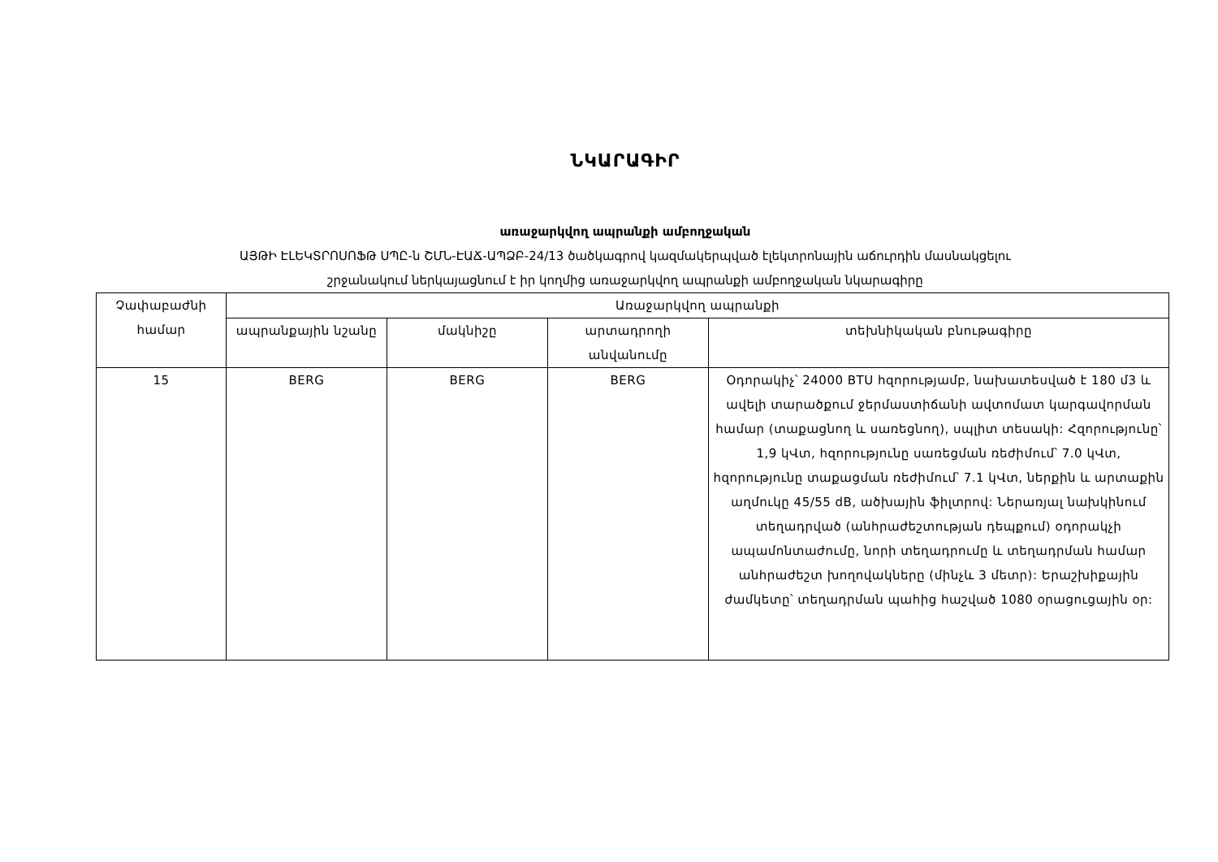ՆԿԱՐԱԳԻՐ
առաջարկվող ապրանքի ամբողջական
ԱՅԹԻ ԷԼԵԿՏՐՈՍՈՖԹ ՍՊԸ-ն ՇՄՆ-ԷԱՃ-ԱՊՁԲ-24/13 ծածկագրով կազմակերպված էլեկտրոնային աճուրդին մասնակցելու
շրջանակում ներկայացնում է իր կողմից առաջարկվող ապրանքի ամբողջական նկարագիրը
| Չափաբաժնի համար | Առաջարկվող ապրանքի | | | |
| --- | --- | --- | --- | --- |
| | ապրանքային նշանը | մակնիշը | արտադրողի անվանումը | տեխնիկական բնութագիրը |
| 15 | BERG | BERG | BERG | Օդորակիչ՝ 24000 BTU հզորությամբ, նախատեսված է 180 մ3 և ավելի տարածքում ջերմաստիճանի ավտոմատ կարգավորման համար (տաքացնող և սառեցնող), սպլիտ տեսակի: Հզորությունը՝ 1,9 կՎտ, հզորությունը սառեցման ռեժիմում՝ 7.0 կՎտ, հզորությունը տաքացման ռեժիմում՝ 7.1 կՎտ, ներքին և արտաքին աղմուկը 45/55 dB, ածխային ֆիլտրով: Ներառյալ նախկինում տեղադրված (անհրաժեշտության դեպքում) օդորակչի ապամոնտաժումը, նորի տեղադրումը և տեղադրման համար անհրաժեշտ խողովակները (մինչև 3 մետր): Երաշխիքային ժամկետը՝ տեղադրման պահից հաշված 1080 օրացուցային օր: |